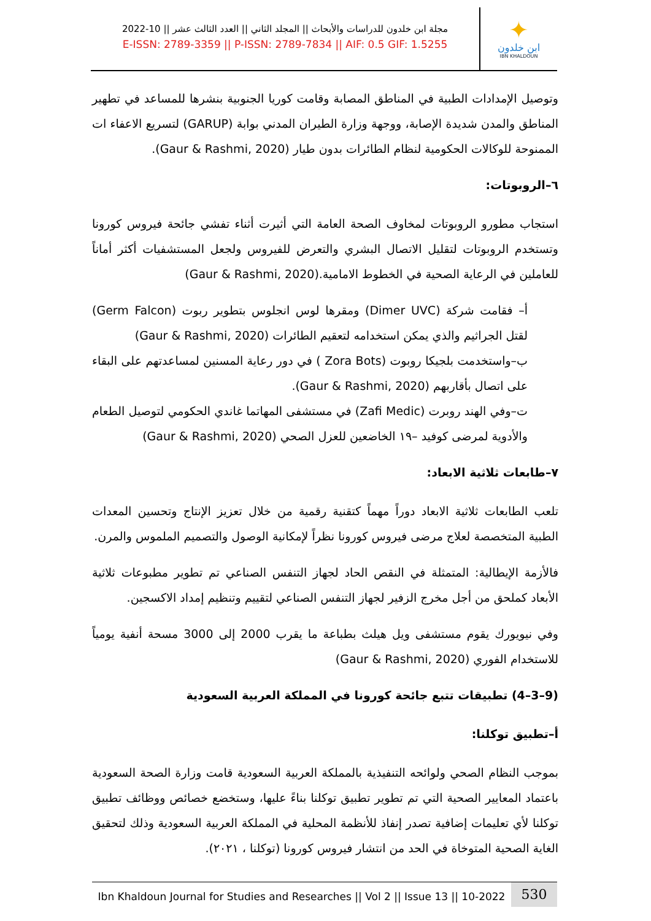مجلة ابن خلدون للدراسات والأبحاث || المجلد الثاني || العدد الثالث عشر || 10-2022
E-ISSN: 2789-3359 || P-ISSN: 2789-7834 || AIF: 0.5 GIF: 1.5255
✦
ابن خلدون
IBN KHALDOUN
وتوصيل الإمدادات الطبية في المناطق المصابة وقامت كوريا الجنوبية بنشرها للمساعد في تطهير المناطق والمدن شديدة الإصابة، ووجهة وزارة الطيران المدني بوابة (GARUP) لتسريع الاعفاء ات الممنوحة للوكالات الحكومية لنظام الطائرات بدون طيار (Gaur & Rashmi, 2020).
٦–الروبوتات:
استجاب مطورو الروبوتات لمخاوف الصحة العامة التي أثيرت أثناء تفشي جائحة فيروس كورونا وتستخدم الروبوتات لتقليل الاتصال البشري والتعرض للفيروس ولجعل المستشفيات أكثر أماناً للعاملين في الرعاية الصحية في الخطوط الامامية.(Gaur & Rashmi, 2020)
أ– فقامت شركة (Dimer UVC) ومقرها لوس انجلوس بتطوير ربوت (Germ Falcon) لقتل الجراثيم والذي يمكن استخدامه لتعقيم الطائرات (Gaur & Rashmi, 2020)
ب–واستخدمت بلجيكا روبوت (Zora Bots ) في دور رعاية المسنين لمساعدتهم على البقاء على اتصال بأقاربهم (Gaur & Rashmi, 2020).
ت–وفي الهند روبرت (Zafi Medic) في مستشفى المهاتما غاندي الحكومي لتوصيل الطعام والأدوية لمرضى كوفيد –١٩ الخاضعين للعزل الصحي (Gaur & Rashmi, 2020)
٧–طابعات ثلاثية الابعاد:
تلعب الطابعات ثلاثية الابعاد دوراً مهماً كتقنية رقمية من خلال تعزيز الإنتاج وتحسين المعدات الطبية المتخصصة لعلاج مرضى فيروس كورونا نظراً لإمكانية الوصول والتصميم الملموس والمرن.
فالأزمة الإيطالية: المتمثلة في النقص الحاد لجهاز التنفس الصناعي تم تطوير مطبوعات ثلاثية الأبعاد كملحق من أجل مخرج الزفير لجهاز التنفس الصناعي لتقييم وتنظيم إمداد الاكسجين.
وفي نيويورك يقوم مستشفى ويل هيلث بطباعة ما يقرب 2000 إلى 3000 مسحة أنفية يومياً للاستخدام الفوري (Gaur & Rashmi, 2020)
(9–3–4) تطبيقات تتبع جائحة كورونا في المملكة العربية السعودية
أ–تطبيق توكلنا:
بموجب النظام الصحي ولوائحه التنفيذية بالمملكة العربية السعودية قامت وزارة الصحة السعودية باعتماد المعايير الصحية التي تم تطوير تطبيق توكلنا بناءً عليها، وستخضع خصائص ووظائف تطبيق توكلنا لأي تعليمات إضافية تصدر إنفاذ للأنظمة المحلية في المملكة العربية السعودية وذلك لتحقيق الغاية الصحية المتوخاة في الحد من انتشار فيروس كورونا (توكلنا ، ٢٠٢١).
Ibn Khaldoun Journal for Studies and Researches || Vol 2 || Issue 13 || 10-2022
530